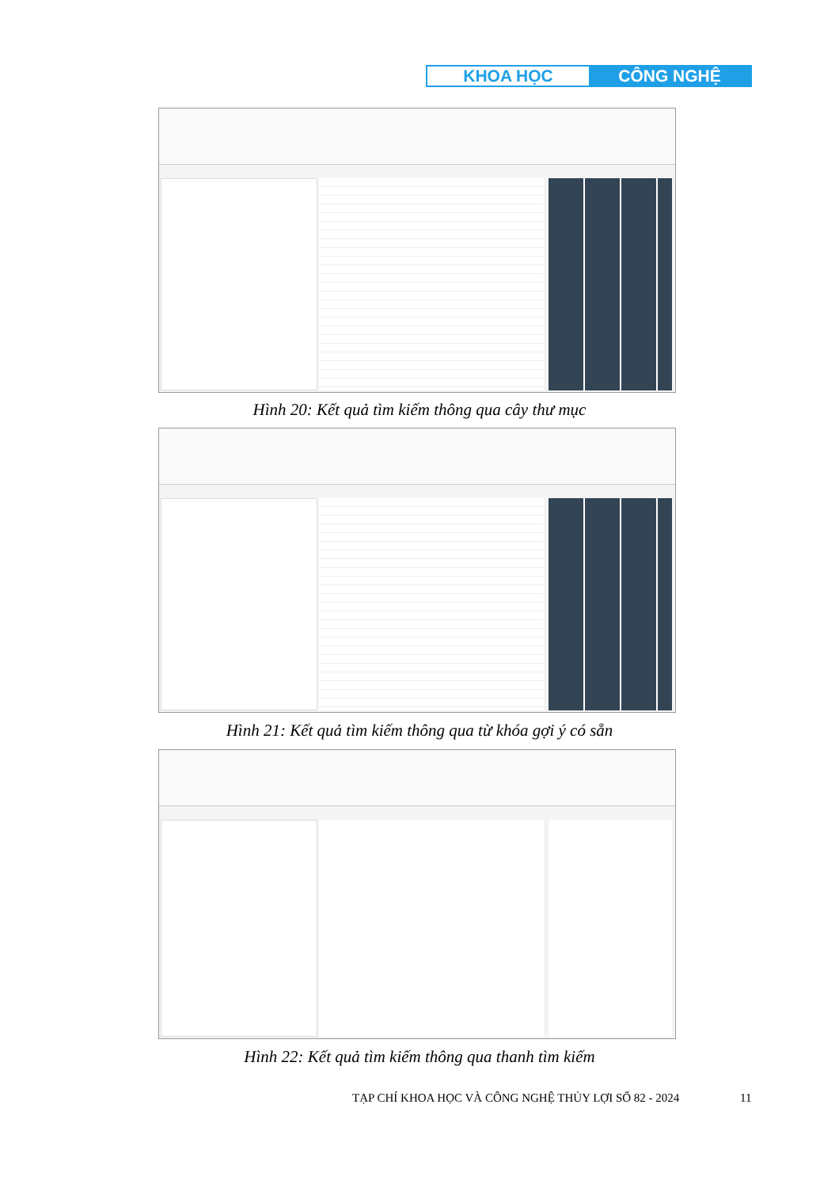KHOA HỌC CÔNG NGHỆ
Hình 20: Kết quả tìm kiếm thông qua cây thư mục
Hình 21: Kết quả tìm kiếm thông qua từ khóa gợi ý có sẵn
Hình 22: Kết quả tìm kiếm thông qua thanh tìm kiếm
TẠP CHÍ KHOA HỌC VÀ CÔNG NGHỆ THỦY LỢI SỐ 82 - 2024
11